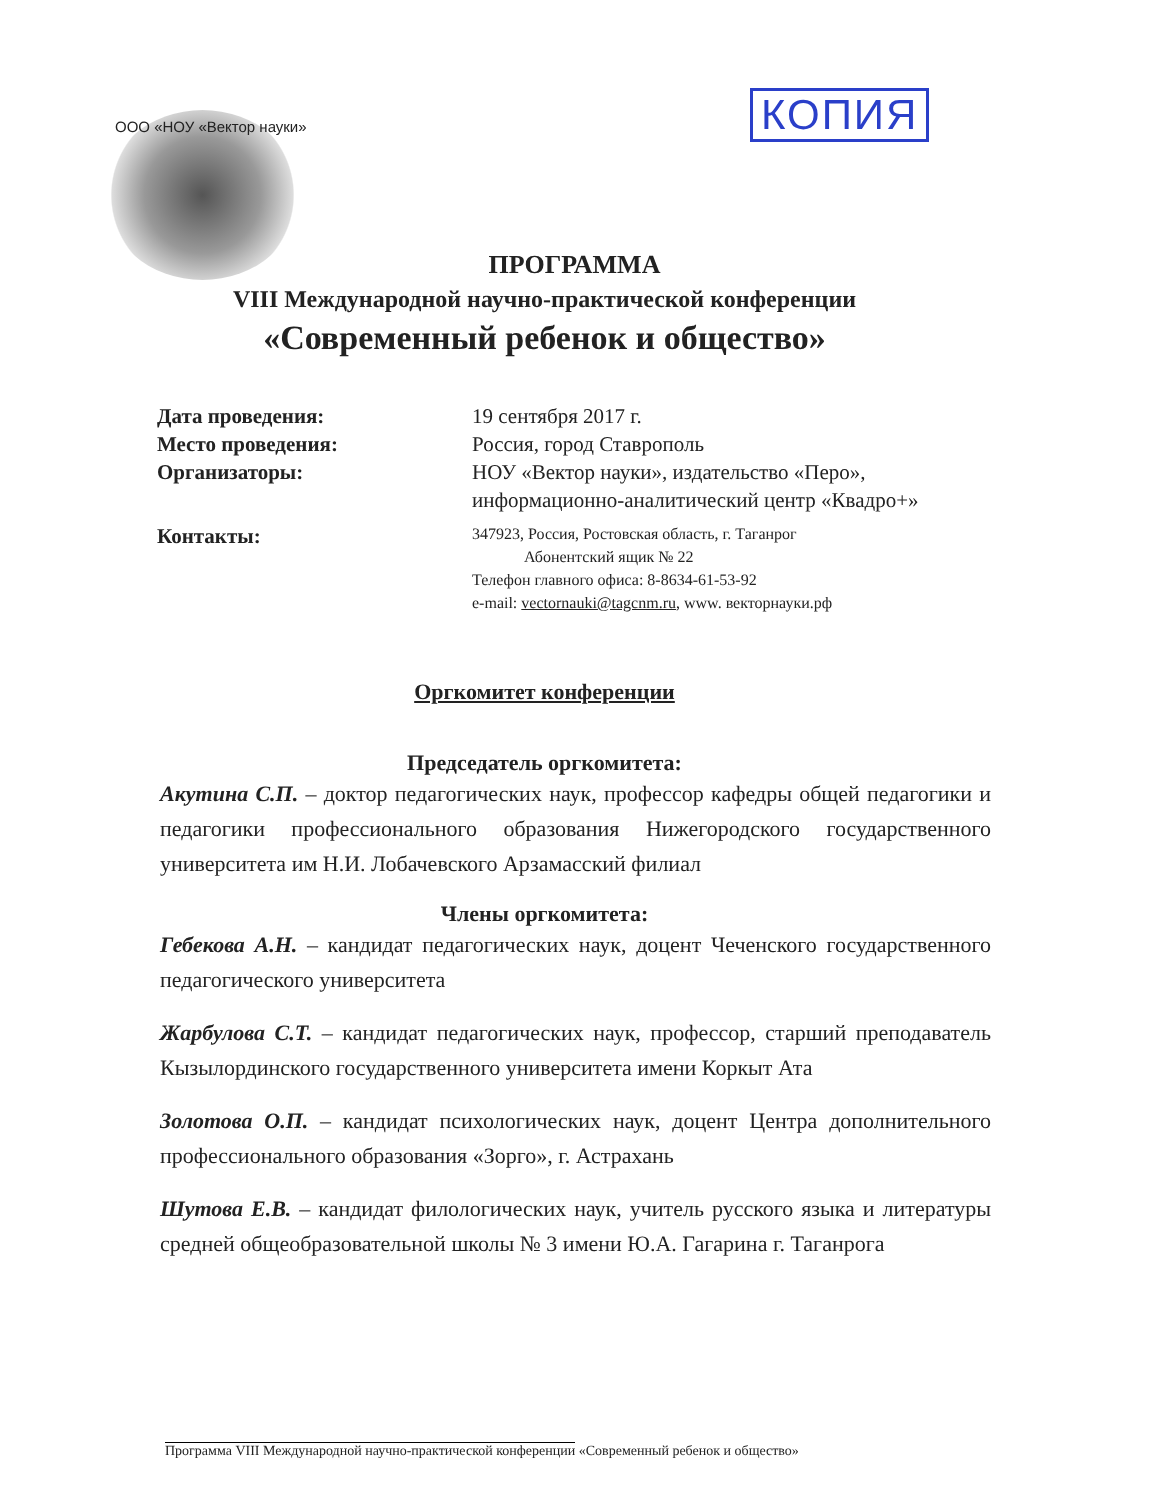ООО «НОУ «Вектор науки» КОПИЯ
ПРОГРАММА
VIII Международной научно-практической конференции
«Современный ребенок и общество»
Дата проведения:
19 сентября 2017 г.
Место проведения:
Россия, город Ставрополь
Организаторы:
НОУ «Вектор науки», издательство «Перо»,
информационно-аналитический центр «Квадро+»
Контакты:
347923, Россия, Ростовская область, г. Таганрог
Абонентский ящик № 22
Телефон главного офиса: 8-8634-61-53-92
e-mail: vectornauki@tagcnm.ru, www. векторнауки.рф
Оргкомитет конференции
Председатель оргкомитета:
Акутина С.П. – доктор педагогических наук, профессор кафедры общей педагогики и педагогики профессионального образования Нижегородского государственного университета им Н.И. Лобачевского Арзамасский филиал
Члены оргкомитета:
Гебекова А.Н. – кандидат педагогических наук, доцент Чеченского государственного педагогического университета
Жарбулова С.Т. – кандидат педагогических наук, профессор, старший преподаватель Кызылординского государственного университета имени Коркыт Ата
Золотова О.П. – кандидат психологических наук, доцент Центра дополнительного профессионального образования «Зорго», г. Астрахань
Шутова Е.В. – кандидат филологических наук, учитель русского языка и литературы средней общеобразовательной школы № 3 имени Ю.А. Гагарина г. Таганрога
Программа VIII Международной научно-практической конференции «Современный ребенок и общество»